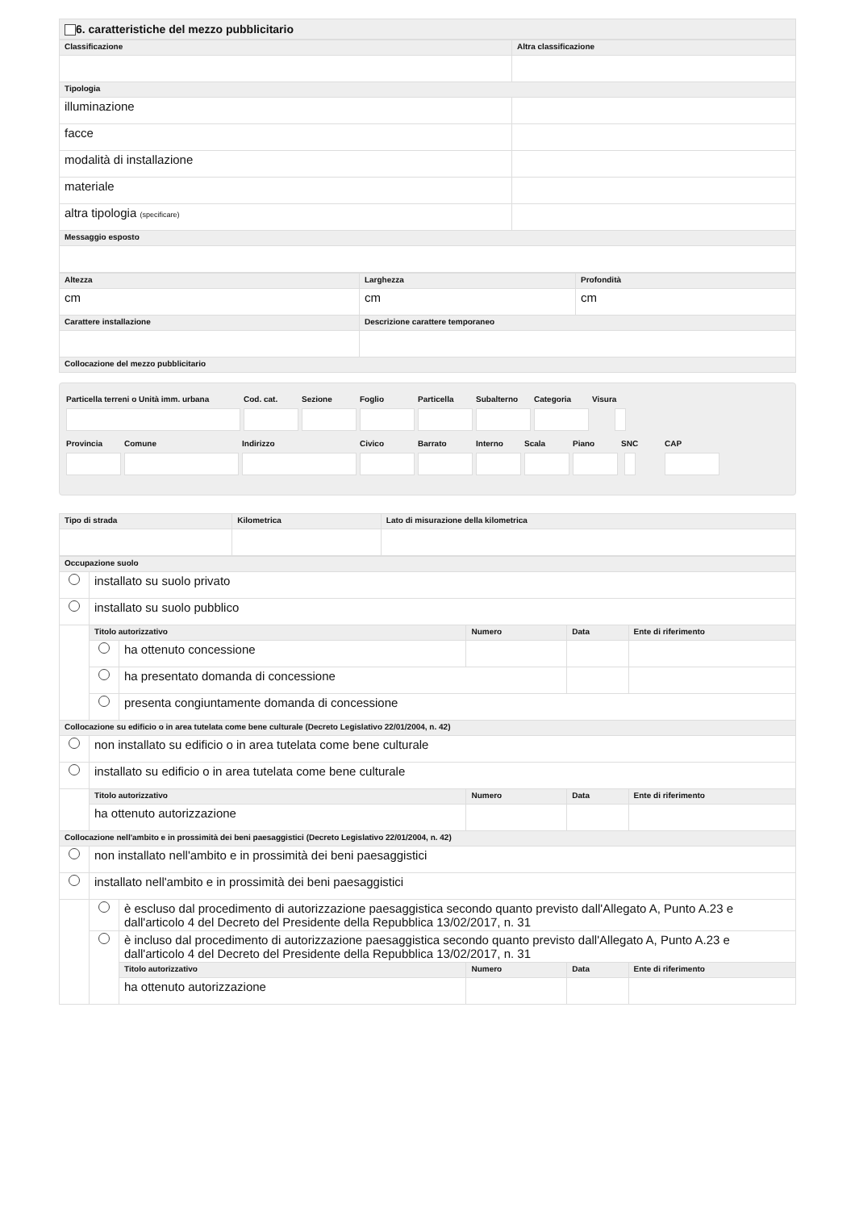6. caratteristiche del mezzo pubblicitario
| Classificazione | Altra classificazione |
| --- | --- |
| Tipologia | |
| illuminazione | |
| facce | |
| modalità di installazione | |
| materiale | |
| altra tipologia (specificare) | |
| Messaggio esposto | |
| Altezza | Larghezza | Profondità |
| --- | --- | --- |
| cm | cm | cm |
| Carattere installazione | Descrizione carattere temporaneo | |
| Collocazione del mezzo pubblicitario | | |
Particella terreni o Unità imm. urbana
Cod. cat.
Sezione
Foglio
Particella
Subalterno
Categoria
Visura
Provincia
Comune
Indirizzo
Civico
Barrato
Interno
Scala
Piano
SNC
CAP
| Tipo di strada | Kilometrica | Lato di misurazione della kilometrica |
| --- | --- | --- |
| Occupazione suolo | | | | | |
| --- | --- | --- | --- | --- | --- |
| | installato su suolo privato | | | | |
| | installato su suolo pubblico | | | | |
| | Titolo autorizzativo | | Numero | Data | Ente di riferimento |
| | | ha ottenuto concessione | | | |
| | | ha presentato domanda di concessione | | | |
| | | presenta congiuntamente domanda di concessione | | | |
| Collocazione su edificio o in area tutelata come bene culturale (Decreto Legislativo 22/01/2004, n. 42) | | | | | |
| | non installato su edificio o in area tutelata come bene culturale | | | | |
| | installato su edificio o in area tutelata come bene culturale | | | | |
| | Titolo autorizzativo | | Numero | Data | Ente di riferimento |
| | ha ottenuto autorizzazione | | | | |
| Collocazione nell'ambito e in prossimità dei beni paesaggistici (Decreto Legislativo 22/01/2004, n. 42) | | | | | |
| | non installato nell'ambito e in prossimità dei beni paesaggistici | | | | |
| | installato nell'ambito e in prossimità dei beni paesaggistici | | | | |
| | | è escluso dal procedimento di autorizzazione paesaggistica secondo quanto previsto dall'Allegato A, Punto A.23 e dall'articolo 4 del Decreto del Presidente della Repubblica 13/02/2017, n. 31 | | | |
| | | è incluso dal procedimento di autorizzazione paesaggistica secondo quanto previsto dall'Allegato A, Punto A.23 e dall'articolo 4 del Decreto del Presidente della Repubblica 13/02/2017, n. 31 | | | |
| | | Titolo autorizzativo | Numero | Data | Ente di riferimento |
| | | ha ottenuto autorizzazione | | | |